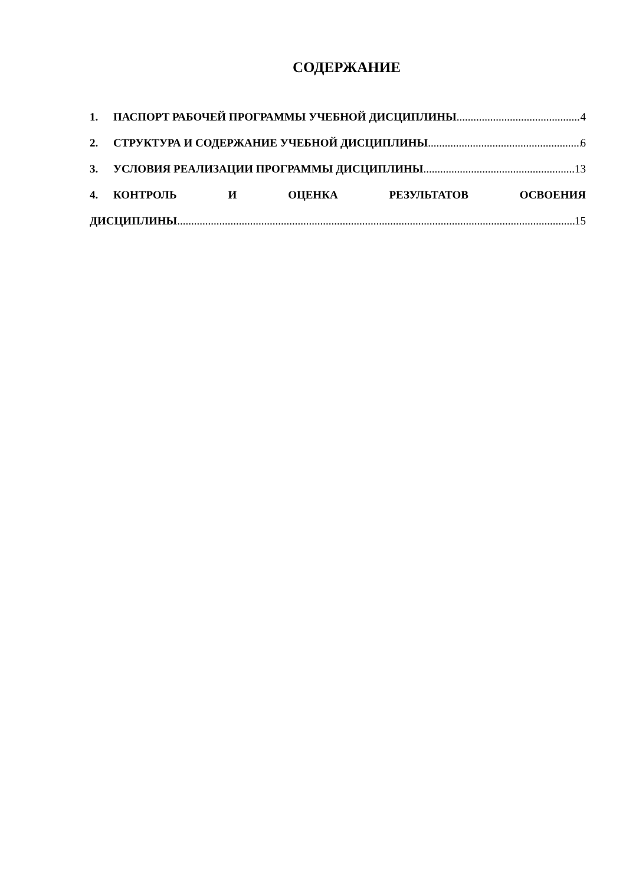СОДЕРЖАНИЕ
1. ПАСПОРТ РАБОЧЕЙ ПРОГРАММЫ УЧЕБНОЙ ДИСЦИПЛИНЫ 4
2. СТРУКТУРА И СОДЕРЖАНИЕ УЧЕБНОЙ ДИСЦИПЛИНЫ 6
3. УСЛОВИЯ РЕАЛИЗАЦИИ ПРОГРАММЫ ДИСЦИПЛИНЫ 13
4. КОНТРОЛЬ И ОЦЕНКА РЕЗУЛЬТАТОВ ОСВОЕНИЯ
ДИСЦИПЛИНЫ 15